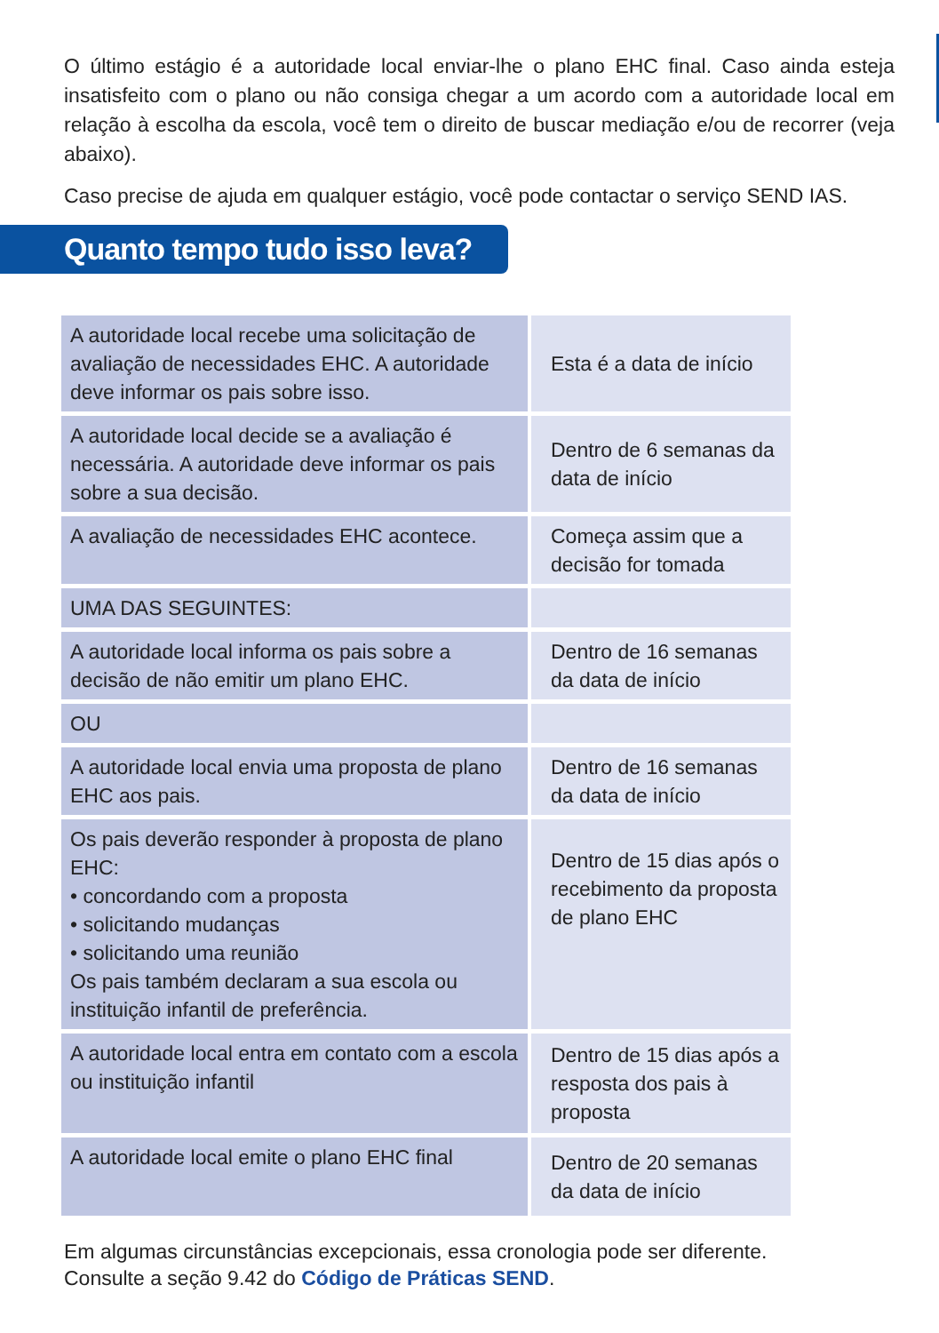O último estágio é a autoridade local enviar-lhe o plano EHC final. Caso ainda esteja insatisfeito com o plano ou não consiga chegar a um acordo com a autoridade local em relação à escolha da escola, você tem o direito de buscar mediação e/ou de recorrer (veja abaixo).
Caso precise de ajuda em qualquer estágio, você pode contactar o serviço SEND IAS.
Quanto tempo tudo isso leva?
| A autoridade local recebe uma solicitação de avaliação de necessidades EHC. A autoridade deve informar os pais sobre isso. | Esta é a data de início |
| A autoridade local decide se a avaliação é necessária. A autoridade deve informar os pais sobre a sua decisão. | Dentro de 6 semanas da data de início |
| A avaliação de necessidades EHC acontece. | Começa assim que a decisão for tomada |
| UMA DAS SEGUINTES: | |
| A autoridade local informa os pais sobre a decisão de não emitir um plano EHC. | Dentro de 16 semanas da data de início |
| OU | |
| A autoridade local envia uma proposta de plano EHC aos pais. | Dentro de 16 semanas da data de início |
| Os pais deverão responder à proposta de plano EHC: • concordando com a proposta • solicitando mudanças • solicitando uma reunião Os pais também declaram a sua escola ou instituição infantil de preferência. | Dentro de 15 dias após o recebimento da proposta de plano EHC |
| A autoridade local entra em contato com a escola ou instituição infantil | Dentro de 15 dias após a resposta dos pais à proposta |
| A autoridade local emite o plano EHC final | Dentro de 20 semanas da data de início |
Em algumas circunstâncias excepcionais, essa cronologia pode ser diferente.
Consulte a seção 9.42 do Código de Práticas SEND.